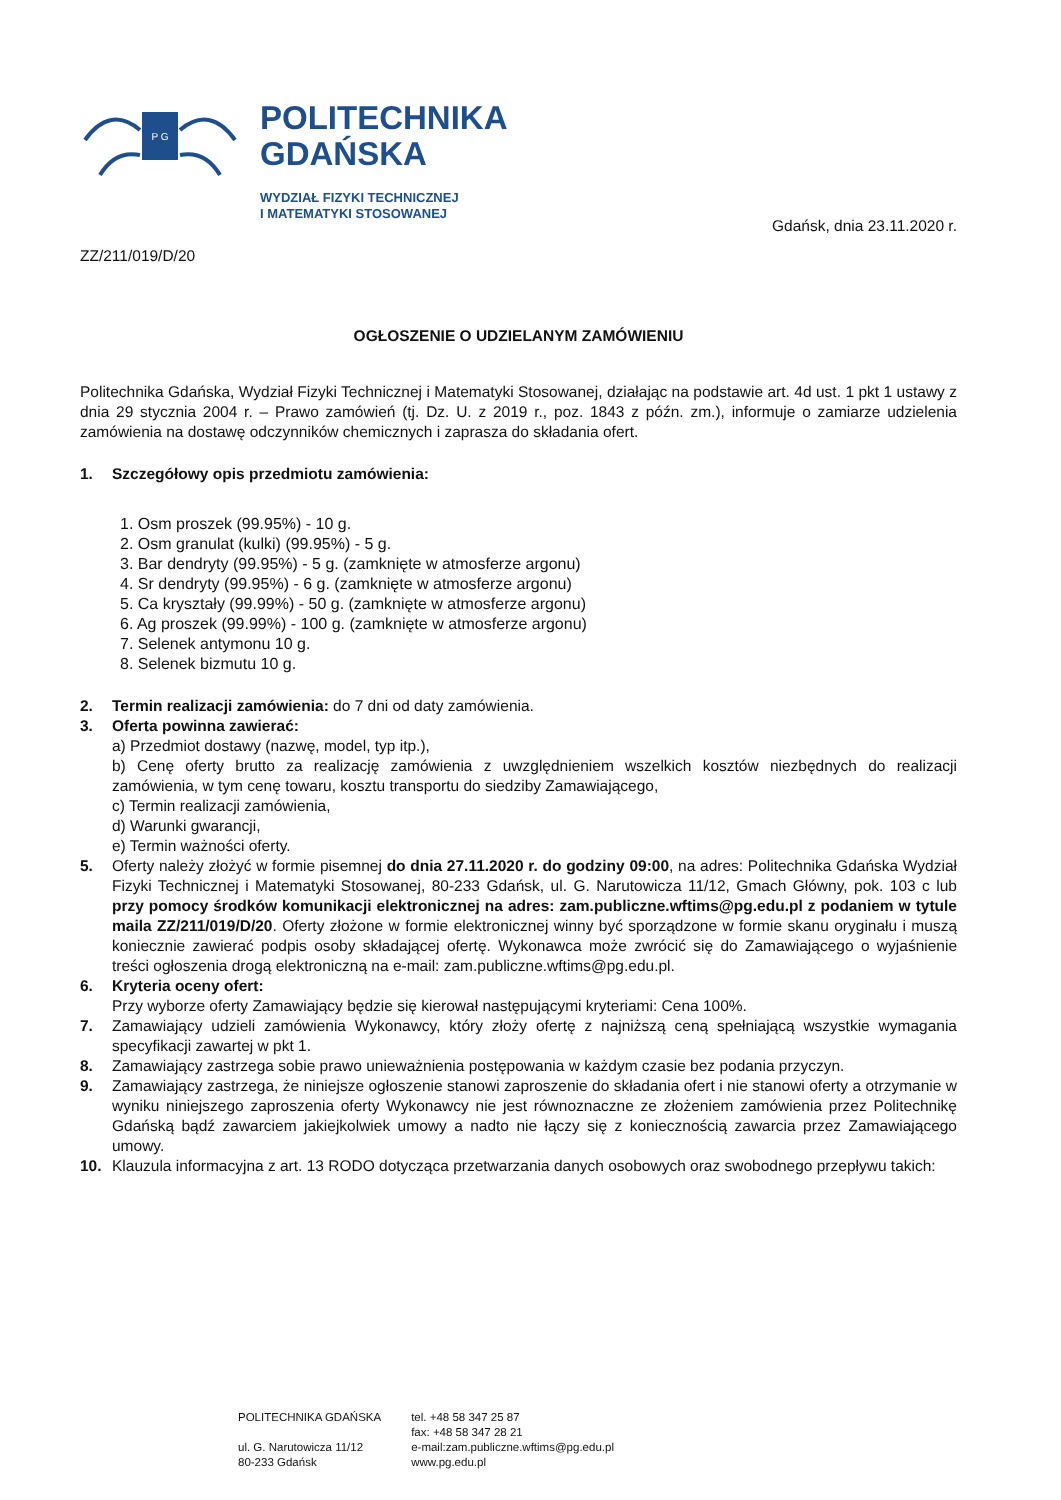P G
POLITECHNIKA
GDAŃSKA
WYDZIAŁ FIZYKI TECHNICZNEJ
I MATEMATYKI STOSOWANEJ
Gdańsk, dnia 23.11.2020 r.
ZZ/211/019/D/20
OGŁOSZENIE O UDZIELANYM ZAMÓWIENIU
Politechnika Gdańska, Wydział Fizyki Technicznej i Matematyki Stosowanej, działając na podstawie art. 4d ust. 1 pkt 1 ustawy z dnia 29 stycznia 2004 r. – Prawo zamówień (tj. Dz. U. z 2019 r., poz. 1843 z późn. zm.), informuje o zamiarze udzielenia zamówienia na dostawę odczynników chemicznych i zaprasza do składania ofert.
1. Szczegółowy opis przedmiotu zamówienia:
1. Osm proszek (99.95%) - 10 g.
2. Osm granulat (kulki) (99.95%) - 5 g.
3. Bar dendryty (99.95%) - 5 g. (zamknięte w atmosferze argonu)
4. Sr dendryty (99.95%) - 6 g. (zamknięte w atmosferze argonu)
5. Ca kryształy (99.99%) - 50 g. (zamknięte w atmosferze argonu)
6. Ag proszek (99.99%) - 100 g. (zamknięte w atmosferze argonu)
7. Selenek antymonu 10 g.
8. Selenek bizmutu 10 g.
2. Termin realizacji zamówienia: do 7 dni od daty zamówienia.
3. Oferta powinna zawierać:
a) Przedmiot dostawy (nazwę, model, typ itp.),
b) Cenę oferty brutto za realizację zamówienia z uwzględnieniem wszelkich kosztów niezbędnych do realizacji zamówienia, w tym cenę towaru, kosztu transportu do siedziby Zamawiającego,
c) Termin realizacji zamówienia,
d) Warunki gwarancji,
e) Termin ważności oferty.
5. Oferty należy złożyć w formie pisemnej do dnia 27.11.2020 r. do godziny 09:00, na adres: Politechnika Gdańska Wydział Fizyki Technicznej i Matematyki Stosowanej, 80-233 Gdańsk, ul. G. Narutowicza 11/12, Gmach Główny, pok. 103 c lub przy pomocy środków komunikacji elektronicznej na adres: zam.publiczne.wftims@pg.edu.pl z podaniem w tytule maila ZZ/211/019/D/20. Oferty złożone w formie elektronicznej winny być sporządzone w formie skanu oryginału i muszą koniecznie zawierać podpis osoby składającej ofertę. Wykonawca może zwrócić się do Zamawiającego o wyjaśnienie treści ogłoszenia drogą elektroniczną na e-mail: zam.publiczne.wftims@pg.edu.pl.
6. Kryteria oceny ofert:
Przy wyborze oferty Zamawiający będzie się kierował następującymi kryteriami: Cena 100%.
7. Zamawiający udzieli zamówienia Wykonawcy, który złoży ofertę z najniższą ceną spełniającą wszystkie wymagania specyfikacji zawartej w pkt 1.
8. Zamawiający zastrzega sobie prawo unieważnienia postępowania w każdym czasie bez podania przyczyn.
9. Zamawiający zastrzega, że niniejsze ogłoszenie stanowi zaproszenie do składania ofert i nie stanowi oferty a otrzymanie w wyniku niniejszego zaproszenia oferty Wykonawcy nie jest równoznaczne ze złożeniem zamówienia przez Politechnikę Gdańską bądź zawarciem jakiejkolwiek umowy a nadto nie łączy się z koniecznością zawarcia przez Zamawiającego umowy.
10. Klauzula informacyjna z art. 13 RODO dotycząca przetwarzania danych osobowych oraz swobodnego przepływu takich:
POLITECHNIKA GDAŃSKA
ul. G. Narutowicza 11/12
80-233 Gdańsk
tel. +48 58 347 25 87
fax: +48 58 347 28 21
e-mail:zam.publiczne.wftims@pg.edu.pl
www.pg.edu.pl